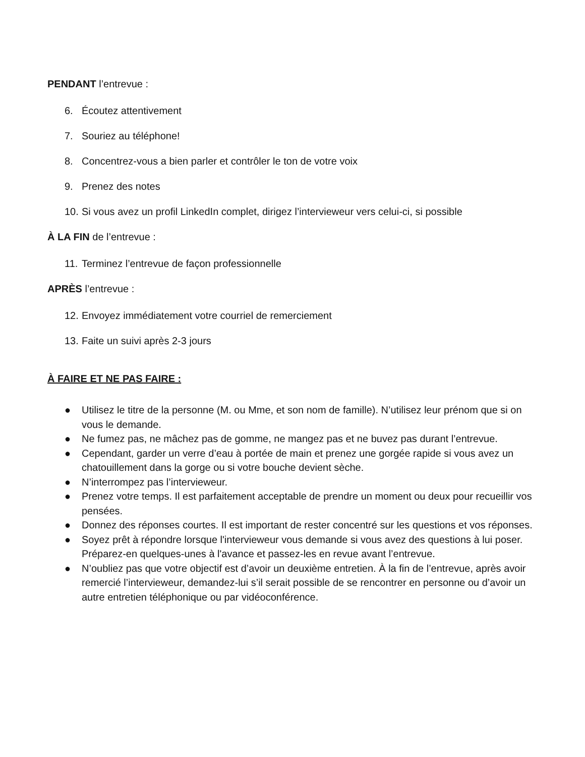PENDANT l’entrevue :
6. Écoutez attentivement
7. Souriez au téléphone!
8. Concentrez-vous a bien parler et contrôler le ton de votre voix
9. Prenez des notes
10. Si vous avez un profil LinkedIn complet, dirigez l’intervieweur vers celui-ci, si possible
À LA FIN de l’entrevue :
11. Terminez l’entrevue de façon professionnelle
APRÈS l’entrevue :
12. Envoyez immédiatement votre courriel de remerciement
13. Faite un suivi après 2-3 jours
À FAIRE ET NE PAS FAIRE :
● Utilisez le titre de la personne (M. ou Mme, et son nom de famille). N’utilisez leur prénom que si on vous le demande.
● Ne fumez pas, ne mâchez pas de gomme, ne mangez pas et ne buvez pas durant l’entrevue.
● Cependant, garder un verre d’eau à portée de main et prenez une gorgée rapide si vous avez un chatouillement dans la gorge ou si votre bouche devient sèche.
● N’interrompez pas l’intervieweur.
● Prenez votre temps. Il est parfaitement acceptable de prendre un moment ou deux pour recueillir vos pensées.
● Donnez des réponses courtes. Il est important de rester concentré sur les questions et vos réponses.
● Soyez prêt à répondre lorsque l'intervieweur vous demande si vous avez des questions à lui poser. Préparez-en quelques-unes à l'avance et passez-les en revue avant l’entrevue.
● N’oubliez pas que votre objectif est d’avoir un deuxième entretien. À la fin de l’entrevue, après avoir remercié l’intervieweur, demandez-lui s’il serait possible de se rencontrer en personne ou d’avoir un autre entretien téléphonique ou par vidéoconférence.